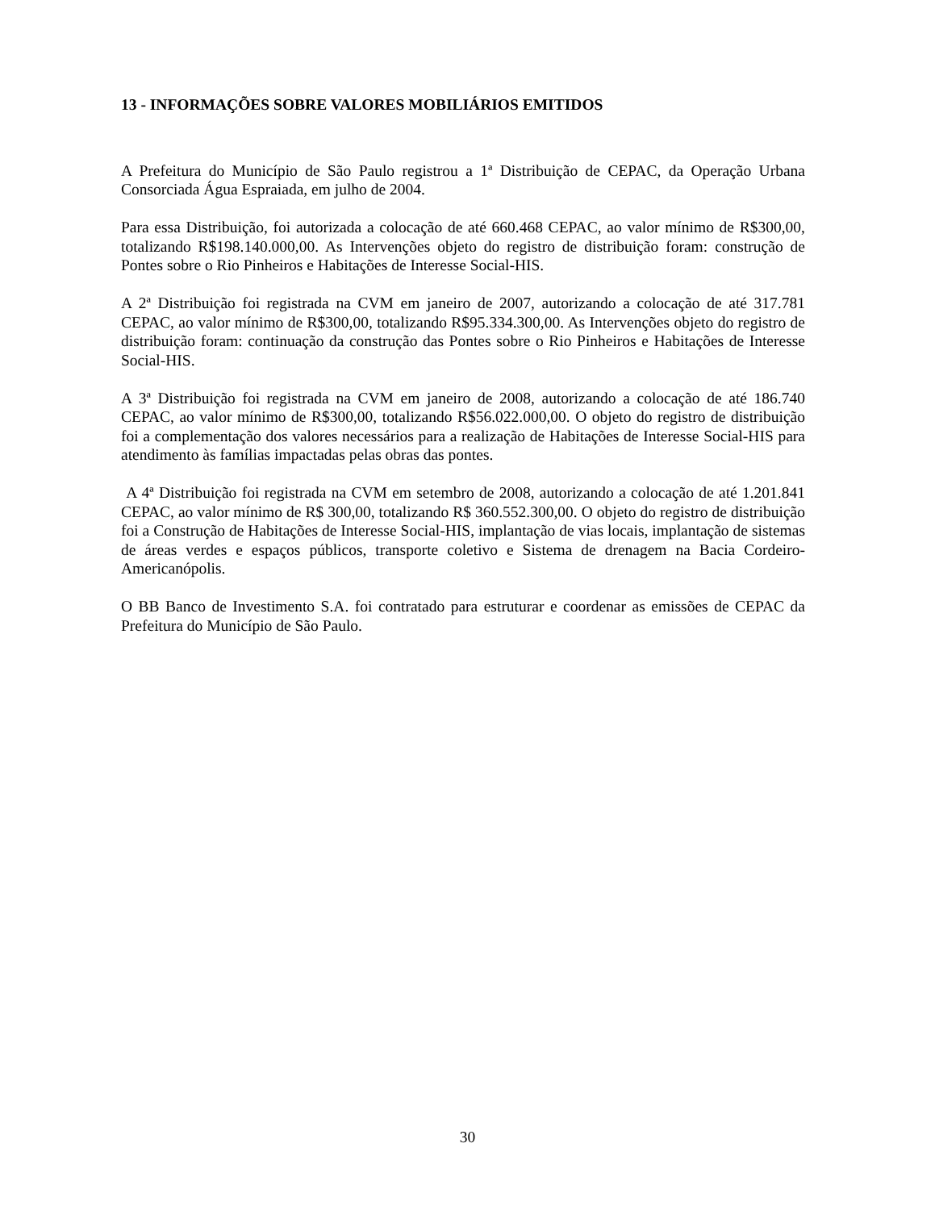13 - INFORMAÇÕES SOBRE VALORES MOBILIÁRIOS EMITIDOS
A Prefeitura do Município de São Paulo registrou a 1ª Distribuição de CEPAC, da Operação Urbana Consorciada Água Espraiada, em julho de 2004.
Para essa Distribuição, foi autorizada a colocação de até 660.468 CEPAC, ao valor mínimo de R$300,00, totalizando R$198.140.000,00. As Intervenções objeto do registro de distribuição foram: construção de Pontes sobre o Rio Pinheiros e Habitações de Interesse Social-HIS.
A 2ª Distribuição foi registrada na CVM em janeiro de 2007, autorizando a colocação de até 317.781 CEPAC, ao valor mínimo de R$300,00, totalizando R$95.334.300,00. As Intervenções objeto do registro de distribuição foram: continuação da construção das Pontes sobre o Rio Pinheiros e Habitações de Interesse Social-HIS.
A 3ª Distribuição foi registrada na CVM em janeiro de 2008, autorizando a colocação de até 186.740 CEPAC, ao valor mínimo de R$300,00, totalizando R$56.022.000,00. O objeto do registro de distribuição foi a complementação dos valores necessários para a realização de Habitações de Interesse Social-HIS para atendimento às famílias impactadas pelas obras das pontes.
A 4ª Distribuição foi registrada na CVM em setembro de 2008, autorizando a colocação de até 1.201.841 CEPAC, ao valor mínimo de R$ 300,00, totalizando R$ 360.552.300,00. O objeto do registro de distribuição foi a Construção de Habitações de Interesse Social-HIS, implantação de vias locais, implantação de sistemas de áreas verdes e espaços públicos, transporte coletivo e Sistema de drenagem na Bacia Cordeiro-Americanópolis.
O BB Banco de Investimento S.A. foi contratado para estruturar e coordenar as emissões de CEPAC da Prefeitura do Município de São Paulo.
30